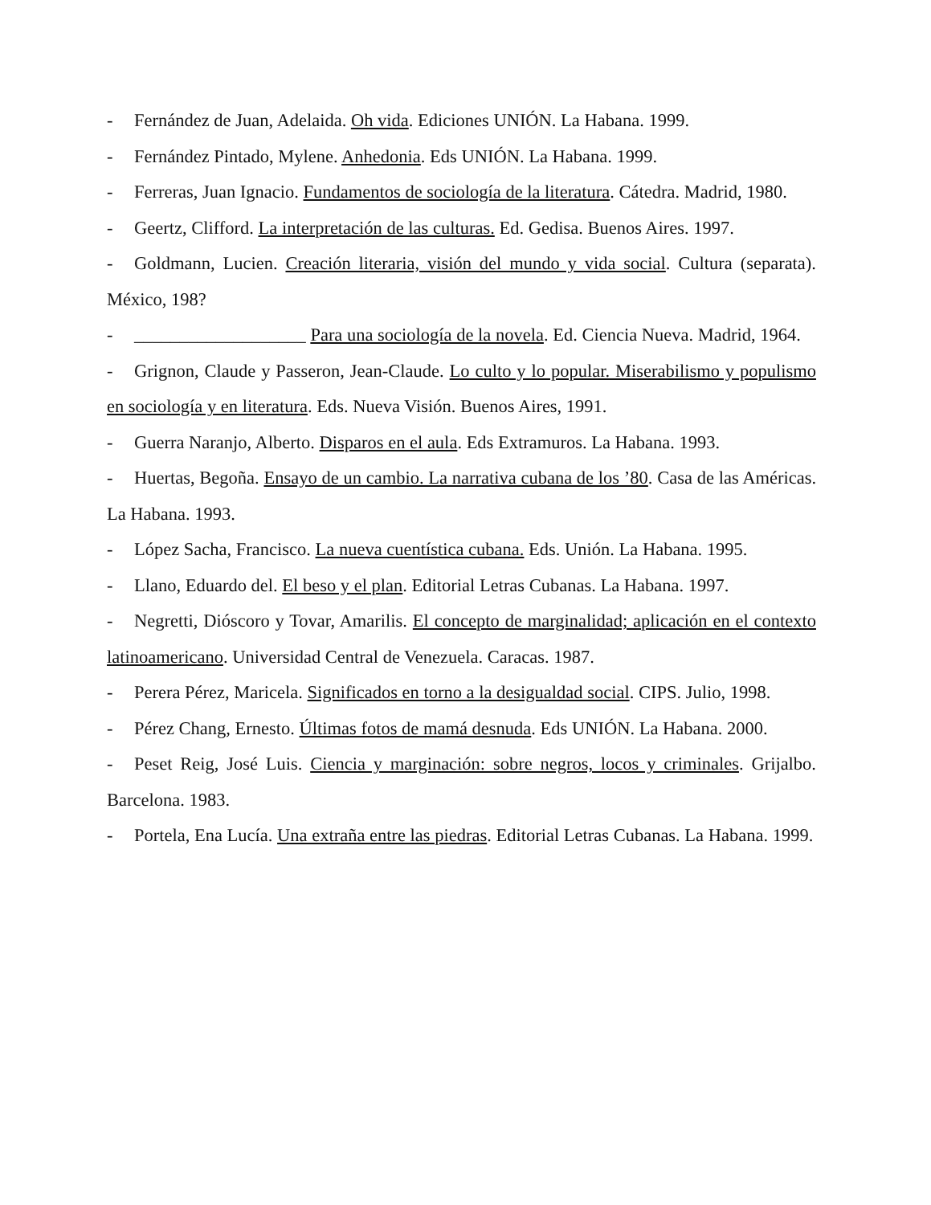- Fernández de Juan, Adelaida. Oh vida. Ediciones UNIÓN. La Habana. 1999.
- Fernández Pintado, Mylene. Anhedonia. Eds UNIÓN. La Habana. 1999.
- Ferreras, Juan Ignacio. Fundamentos de sociología de la literatura. Cátedra. Madrid, 1980.
- Geertz, Clifford. La interpretación de las culturas. Ed. Gedisa. Buenos Aires. 1997.
- Goldmann, Lucien. Creación literaria, visión del mundo y vida social. Cultura (separata). México, 198?
- ___________________ Para una sociología de la novela. Ed. Ciencia Nueva. Madrid, 1964.
- Grignon, Claude y Passeron, Jean-Claude. Lo culto y lo popular. Miserabilismo y populismo en sociología y en literatura. Eds. Nueva Visión. Buenos Aires, 1991.
- Guerra Naranjo, Alberto. Disparos en el aula. Eds Extramuros. La Habana. 1993.
- Huertas, Begoña. Ensayo de un cambio. La narrativa cubana de los ’80. Casa de las Américas. La Habana. 1993.
- López Sacha, Francisco. La nueva cuentística cubana. Eds. Unión. La Habana. 1995.
- Llano, Eduardo del. El beso y el plan. Editorial Letras Cubanas. La Habana. 1997.
- Negretti, Dióscoro y Tovar, Amarilis. El concepto de marginalidad; aplicación en el contexto latinoamericano. Universidad Central de Venezuela. Caracas. 1987.
- Perera Pérez, Maricela. Significados en torno a la desigualdad social. CIPS. Julio, 1998.
- Pérez Chang, Ernesto. Últimas fotos de mamá desnuda. Eds UNIÓN. La Habana. 2000.
- Peset Reig, José Luis. Ciencia y marginación: sobre negros, locos y criminales. Grijalbo. Barcelona. 1983.
- Portela, Ena Lucía. Una extraña entre las piedras. Editorial Letras Cubanas. La Habana. 1999.